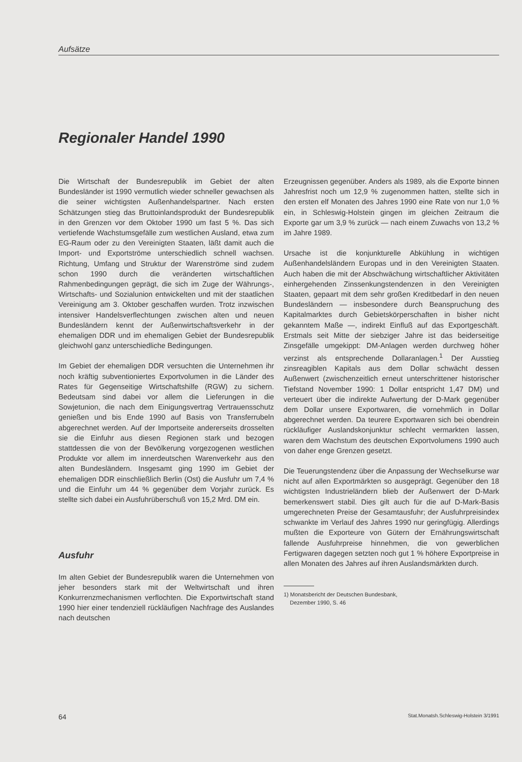Aufsätze
Regionaler Handel 1990
Die Wirtschaft der Bundesrepublik im Gebiet der alten Bundesländer ist 1990 vermutlich wieder schneller gewachsen als die seiner wichtigsten Außenhandelspartner. Nach ersten Schätzungen stieg das Bruttoinlandsprodukt der Bundesrepublik in den Grenzen vor dem Oktober 1990 um fast 5 %. Das sich vertiefende Wachstumsgefälle zum westlichen Ausland, etwa zum EG-Raum oder zu den Vereinigten Staaten, läßt damit auch die Import- und Exportströme unterschiedlich schnell wachsen. Richtung, Umfang und Struktur der Warenströme sind zudem schon 1990 durch die veränderten wirtschaftlichen Rahmenbedingungen geprägt, die sich im Zuge der Währungs-, Wirtschafts- und Sozialunion entwickelten und mit der staatlichen Vereinigung am 3. Oktober geschaffen wurden. Trotz inzwischen intensiver Handelsverflechtungen zwischen alten und neuen Bundesländern kennt der Außenwirtschaftsverkehr in der ehemaligen DDR und im ehemaligen Gebiet der Bundesrepublik gleichwohl ganz unterschiedliche Bedingungen.
Im Gebiet der ehemaligen DDR versuchten die Unternehmen ihr noch kräftig subventioniertes Exportvolumen in die Länder des Rates für Gegenseitige Wirtschaftshilfe (RGW) zu sichern. Bedeutsam sind dabei vor allem die Lieferungen in die Sowjetunion, die nach dem Einigungsvertrag Vertrauensschutz genießen und bis Ende 1990 auf Basis von Transferrubeln abgerechnet werden. Auf der Importseite andererseits drosselten sie die Einfuhr aus diesen Regionen stark und bezogen stattdessen die von der Bevölkerung vorgezogenen westlichen Produkte vor allem im innerdeutschen Warenverkehr aus den alten Bundesländern. Insgesamt ging 1990 im Gebiet der ehemaligen DDR einschließlich Berlin (Ost) die Ausfuhr um 7,4 % und die Einfuhr um 44 % gegenüber dem Vorjahr zurück. Es stellte sich dabei ein Ausfuhrüberschuß von 15,2 Mrd. DM ein.
Ausfuhr
Im alten Gebiet der Bundesrepublik waren die Unternehmen von jeher besonders stark mit der Weltwirtschaft und ihren Konkurrenzmechanismen verflochten. Die Exportwirtschaft stand 1990 hier einer tendenziell rückläufigen Nachfrage des Auslandes nach deutschen
Erzeugnissen gegenüber. Anders als 1989, als die Exporte binnen Jahresfrist noch um 12,9 % zugenommen hatten, stellte sich in den ersten elf Monaten des Jahres 1990 eine Rate von nur 1,0 % ein, in Schleswig-Holstein gingen im gleichen Zeitraum die Exporte gar um 3,9 % zurück — nach einem Zuwachs von 13,2 % im Jahre 1989.
Ursache ist die konjunkturelle Abkühlung in wichtigen Außenhandelsländern Europas und in den Vereinigten Staaten. Auch haben die mit der Abschwächung wirtschaftlicher Aktivitäten einhergehenden Zinssenkungstendenzen in den Vereinigten Staaten, gepaart mit dem sehr großen Kreditbedarf in den neuen Bundesländern — insbesondere durch Beanspruchung des Kapitalmarktes durch Gebietskörperschaften in bisher nicht gekanntem Maße —, indirekt Einfluß auf das Exportgeschäft. Erstmals seit Mitte der siebziger Jahre ist das beiderseitige Zinsgefälle umgekippt: DM-Anlagen werden durchweg höher verzinst als entsprechende Dollaranlagen.<sup>1</sup> Der Ausstieg zinsreagiblen Kapitals aus dem Dollar schwächt dessen Außenwert (zwischenzeitlich erneut unterschrittener historischer Tiefstand November 1990: 1 Dollar entspricht 1,47 DM) und verteuert über die indirekte Aufwertung der D-Mark gegenüber dem Dollar unsere Exportwaren, die vornehmlich in Dollar abgerechnet werden. Da teurere Exportwaren sich bei obendrein rückläufiger Auslandskonjunktur schlecht vermarkten lassen, waren dem Wachstum des deutschen Exportvolumens 1990 auch von daher enge Grenzen gesetzt.
Die Teuerungstendenz über die Anpassung der Wechselkurse war nicht auf allen Exportmärkten so ausgeprägt. Gegenüber den 18 wichtigsten Industrieländern blieb der Außenwert der D-Mark bemerkenswert stabil. Dies gilt auch für die auf D-Mark-Basis umgerechneten Preise der Gesamtausfuhr; der Ausfuhrpreisindex schwankte im Verlauf des Jahres 1990 nur geringfügig. Allerdings mußten die Exporteure von Gütern der Ernährungswirtschaft fallende Ausfuhrpreise hinnehmen, die von gewerblichen Fertigwaren dagegen setzten noch gut 1 % höhere Exportpreise in allen Monaten des Jahres auf ihren Auslandsmärkten durch.
1) Monatsbericht der Deutschen Bundesbank,
Dezember 1990, S. 46
64 Stat.Monatsh.Schleswig-Holstein 3/1991